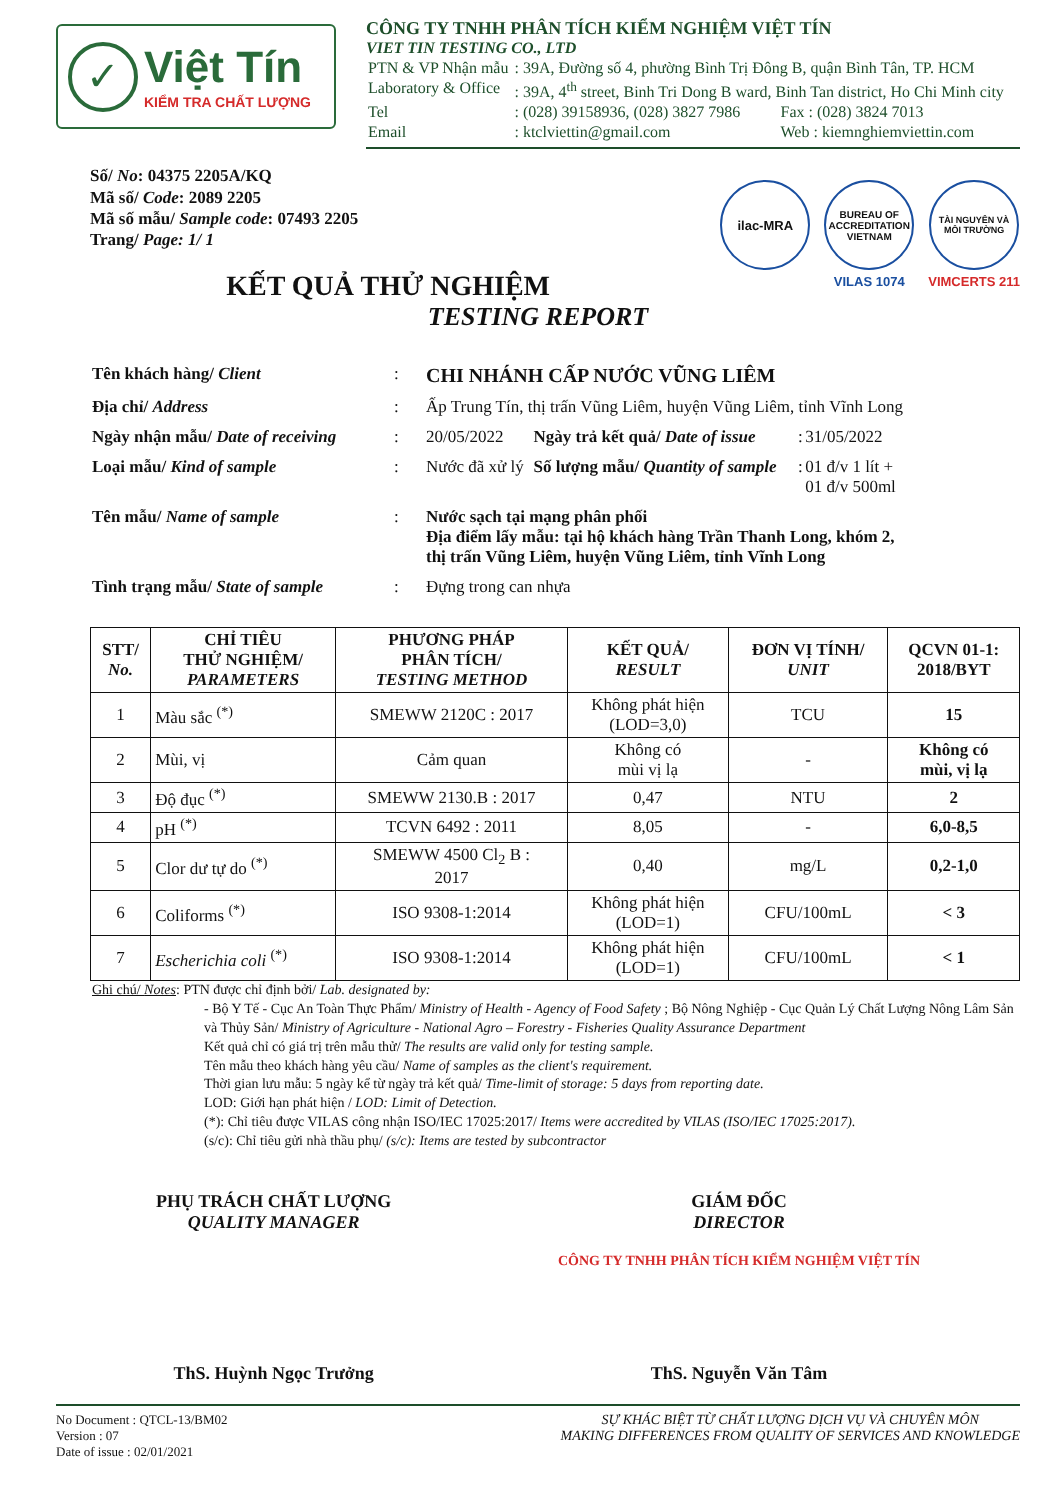✓
Việt Tín
KIỂM TRA CHẤT LƯỢNG
CÔNG TY TNHH PHÂN TÍCH KIỂM NGHIỆM VIỆT TÍN
VIET TIN TESTING CO., LTD
| PTN & VP Nhận mẫu | : 39A, Đường số 4, phường Bình Trị Đông B, quận Bình Tân, TP. HCM | |
| Laboratory & Office | : 39A, 4<sup>th</sup> street, Binh Tri Dong B ward, Binh Tan district, Ho Chi Minh city | |
| Tel | : (028) 39158936, (028) 3827 7986 | Fax : (028) 3824 7013 |
| Email | : ktclviettin@gmail.com | Web : kiemnghiemviettin.com |
Số/ No: 04375 2205A/KQ
Mã số/ Code: 2089 2205
Mã số mẫu/ Sample code: 07493 2205
Trang/ Page: 1/ 1
ilac-MRA
BUREAU OF ACCREDITATION VIETNAM
VILAS 1074
TÀI NGUYÊN VÀ MÔI TRƯỜNG
VIMCERTS 211
KẾT QUẢ THỬ NGHIỆM
TESTING REPORT
| Tên khách hàng/ Client | : | CHI NHÁNH CẤP NƯỚC VŨNG LIÊM | | | |
| Địa chỉ/ Address | : | Ấp Trung Tín, thị trấn Vũng Liêm, huyện Vũng Liêm, tỉnh Vĩnh Long | | | |
| Ngày nhận mẫu/ Date of receiving | : | 20/05/2022 | Ngày trả kết quả/ Date of issue | : | 31/05/2022 |
| Loại mẫu/ Kind of sample | : | Nước đã xử lý | Số lượng mẫu/ Quantity of sample | : | 01 đ/v 1 lít + 01 đ/v 500ml |
| Tên mẫu/ Name of sample | : | Nước sạch tại mạng phân phối Địa điểm lấy mẫu: tại hộ khách hàng Trần Thanh Long, khóm 2, thị trấn Vũng Liêm, huyện Vũng Liêm, tỉnh Vĩnh Long | | | |
| Tình trạng mẫu/ State of sample | : | Đựng trong can nhựa | | | |
| STT/ No. | CHỈ TIÊU THỬ NGHIỆM/ PARAMETERS | PHƯƠNG PHÁP PHÂN TÍCH/ TESTING METHOD | KẾT QUẢ/ RESULT | ĐƠN VỊ TÍNH/ UNIT | QCVN 01-1: 2018/BYT |
| --- | --- | --- | --- | --- | --- |
| 1 | Màu sắc <sup>(*)</sup> | SMEWW 2120C : 2017 | Không phát hiện (LOD=3,0) | TCU | 15 |
| 2 | Mùi, vị | Cảm quan | Không có mùi vị lạ | - | Không có mùi, vị lạ |
| 3 | Độ đục <sup>(*)</sup> | SMEWW 2130.B : 2017 | 0,47 | NTU | 2 |
| 4 | pH <sup>(*)</sup> | TCVN 6492 : 2011 | 8,05 | - | 6,0-8,5 |
| 5 | Clor dư tự do <sup>(*)</sup> | SMEWW 4500 Cl<sub>2</sub> B : 2017 | 0,40 | mg/L | 0,2-1,0 |
| 6 | Coliforms <sup>(*)</sup> | ISO 9308-1:2014 | Không phát hiện (LOD=1) | CFU/100mL | < 3 |
| 7 | Escherichia coli <sup>(*)</sup> | ISO 9308-1:2014 | Không phát hiện (LOD=1) | CFU/100mL | < 1 |
Ghi chú/ Notes: PTN được chỉ định bởi/ Lab. designated by:
- Bộ Y Tế - Cục An Toàn Thực Phẩm/ Ministry of Health - Agency of Food Safety ; Bộ Nông Nghiệp - Cục Quản Lý Chất Lượng Nông Lâm Sản và Thủy Sản/ Ministry of Agriculture - National Agro – Forestry - Fisheries Quality Assurance Department
Kết quả chỉ có giá trị trên mẫu thử/ The results are valid only for testing sample.
Tên mẫu theo khách hàng yêu cầu/ Name of samples as the client's requirement.
Thời gian lưu mẫu: 5 ngày kể từ ngày trả kết quả/ Time-limit of storage: 5 days from reporting date.
LOD: Giới hạn phát hiện / LOD: Limit of Detection.
(*): Chỉ tiêu được VILAS công nhận ISO/IEC 17025:2017/ Items were accredited by VILAS (ISO/IEC 17025:2017).
(s/c): Chỉ tiêu gửi nhà thầu phụ/ (s/c): Items are tested by subcontractor
PHỤ TRÁCH CHẤT LƯỢNG
QUALITY MANAGER
ThS. Huỳnh Ngọc Trưởng
GIÁM ĐỐC
DIRECTOR
CÔNG TY TNHH PHÂN TÍCH KIỂM NGHIỆM VIỆT TÍN
ThS. Nguyễn Văn Tâm
No Document : QTCL-13/BM02
Version : 07
Date of issue : 02/01/2021
SỰ KHÁC BIỆT TỪ CHẤT LƯỢNG DỊCH VỤ VÀ CHUYÊN MÔN
MAKING DIFFERENCES FROM QUALITY OF SERVICES AND KNOWLEDGE